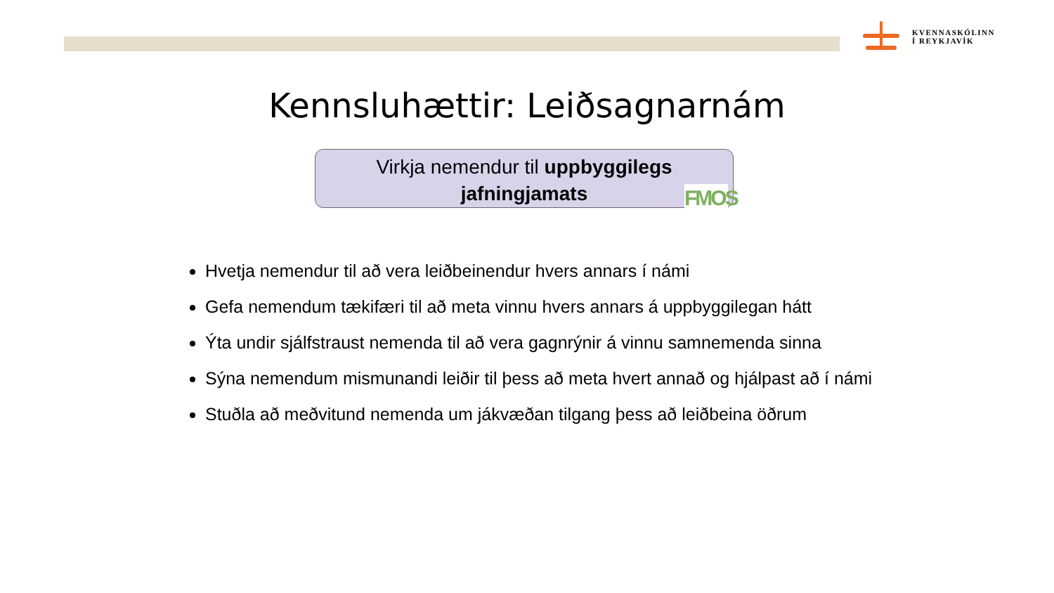KVENNASKÓLINN
Í REYKJAVÍK
Kennsluhættir: Leiðsagnarnám
Virkja nemendur til uppbyggilegs
jafningjamats
FMOS
Hvetja nemendur til að vera leiðbeinendur hvers annars í námi
Gefa nemendum tækifæri til að meta vinnu hvers annars á uppbyggilegan hátt
Ýta undir sjálfstraust nemenda til að vera gagnrýnir á vinnu samnemenda sinna
Sýna nemendum mismunandi leiðir til þess að meta hvert annað og hjálpast að í námi
Stuðla að meðvitund nemenda um jákvæðan tilgang þess að leiðbeina öðrum